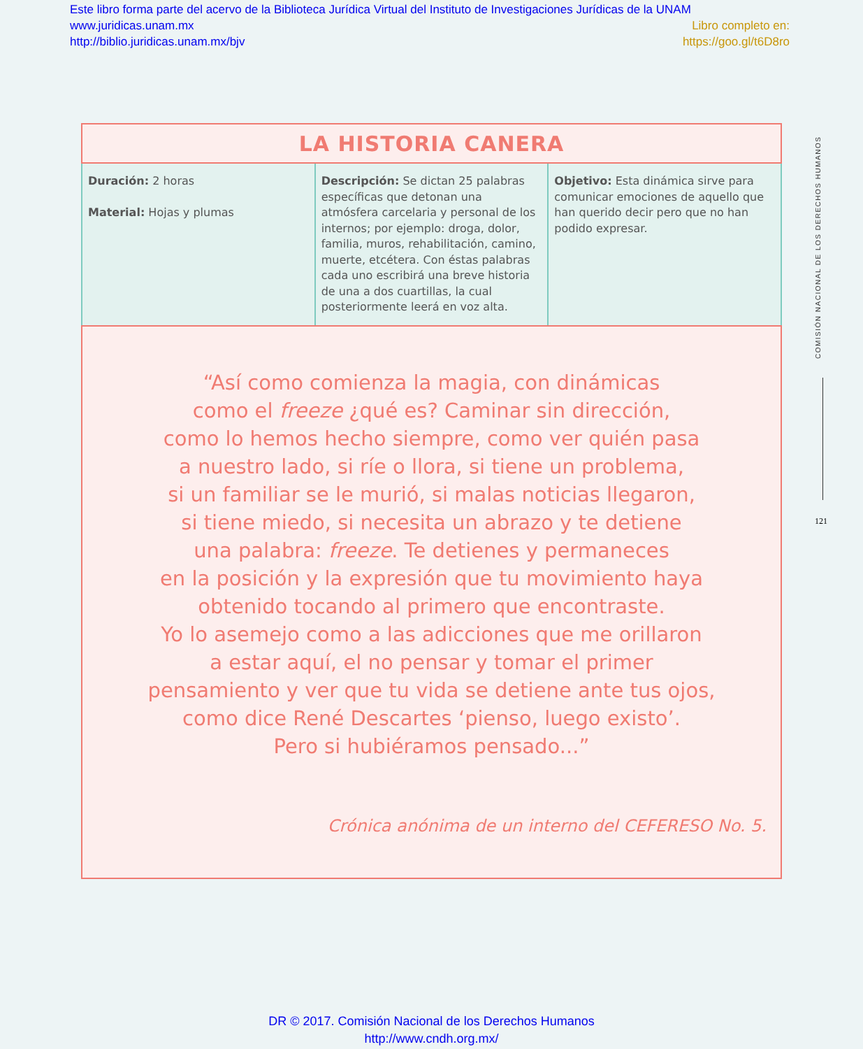Este libro forma parte del acervo de la Biblioteca Jurídica Virtual del Instituto de Investigaciones Jurídicas de la UNAM
www.juridicas.unam.mx Libro completo en:
http://biblio.juridicas.unam.mx/bjv https://goo.gl/t6D8ro
| LA HISTORIA CANERA | | |
| --- | --- | --- |
| Duración: 2 horas Material: Hojas y plumas | Descripción: Se dictan 25 palabras específicas que detonan una atmósfera carcelaria y personal de los internos; por ejemplo: droga, dolor, familia, muros, rehabilitación, camino, muerte, etcétera. Con éstas palabras cada uno escribirá una breve historia de una a dos cuartillas, la cual posteriormente leerá en voz alta. | Objetivo: Esta dinámica sirve para comunicar emociones de aquello que han querido decir pero que no han podido expresar. |
| “Así como comienza la magia, con dinámicas como el freeze ¿qué es? Caminar sin dirección, como lo hemos hecho siempre, como ver quién pasa a nuestro lado, si ríe o llora, si tiene un problema, si un familiar se le murió, si malas noticias llegaron, si tiene miedo, si necesita un abrazo y te detiene una palabra: freeze . Te detienes y permaneces en la posición y la expresión que tu movimiento haya obtenido tocando al primero que encontraste. Yo lo asemejo como a las adicciones que me orillaron a estar aquí, el no pensar y tomar el primer pensamiento y ver que tu vida se detiene ante tus ojos, como dice René Descartes ‘pienso, luego existo’. Pero si hubiéramos pensado...” Crónica anónima de un interno del CEFERESO No. 5. | | |
COMISIÓN NACIONAL DE LOS DERECHOS HUMANOS
121
DR © 2017. Comisión Nacional de los Derechos Humanos
http://www.cndh.org.mx/